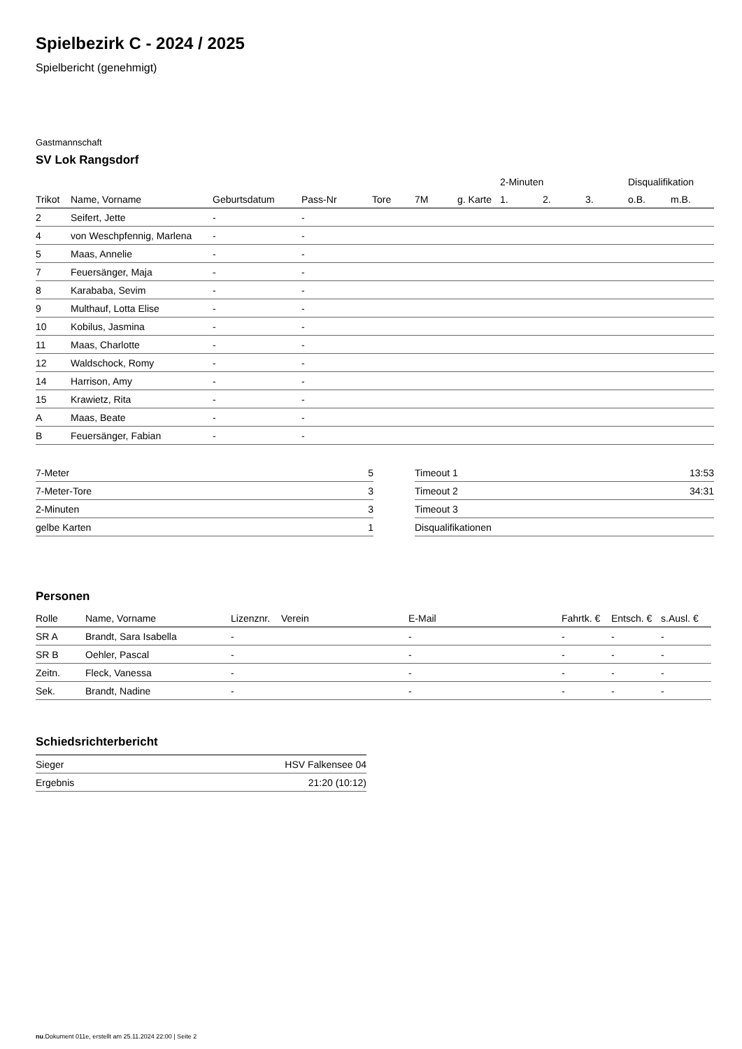Spielbezirk C - 2024 / 2025
Spielbericht (genehmigt)
Gastmannschaft
SV Lok Rangsdorf
| | | | | | | | 2-Minuten | | | Disqualifikation | |
| Trikot | Name, Vorname | Geburtsdatum | Pass-Nr | Tore | 7M | g. Karte | 1. | 2. | 3. | o.B. | m.B. |
| 2 | Seifert, Jette | - | - | | | | | | | | |
| 4 | von Weschpfennig, Marlena | - | - | | | | | | | | |
| 5 | Maas, Annelie | - | - | | | | | | | | |
| 7 | Feuersänger, Maja | - | - | | | | | | | | |
| 8 | Karababa, Sevim | - | - | | | | | | | | |
| 9 | Multhauf, Lotta Elise | - | - | | | | | | | | |
| 10 | Kobilus, Jasmina | - | - | | | | | | | | |
| 11 | Maas, Charlotte | - | - | | | | | | | | |
| 12 | Waldschock, Romy | - | - | | | | | | | | |
| 14 | Harrison, Amy | - | - | | | | | | | | |
| 15 | Krawietz, Rita | - | - | | | | | | | | |
| A | Maas, Beate | - | - | | | | | | | | |
| B | Feuersänger, Fabian | - | - | | | | | | | | |
| 7-Meter | 5 |
| 7-Meter-Tore | 3 |
| 2-Minuten | 3 |
| gelbe Karten | 1 |
| Timeout 1 | 13:53 |
| Timeout 2 | 34:31 |
| Timeout 3 | |
| Disqualifikationen | |
Personen
| Rolle | Name, Vorname | Lizenznr. | Verein | E-Mail | Fahrtk. € | Entsch. € | s.Ausl. € |
| --- | --- | --- | --- | --- | --- | --- | --- |
| SR A | Brandt, Sara Isabella | - | | - | - | - | - |
| SR B | Oehler, Pascal | - | | - | - | - | - |
| Zeitn. | Fleck, Vanessa | - | | - | - | - | - |
| Sek. | Brandt, Nadine | - | | - | - | - | - |
Schiedsrichterbericht
| Sieger | HSV Falkensee 04 |
| Ergebnis | 21:20 (10:12) |
nu.Dokument 011e, erstellt am 25.11.2024 22:00 | Seite 2